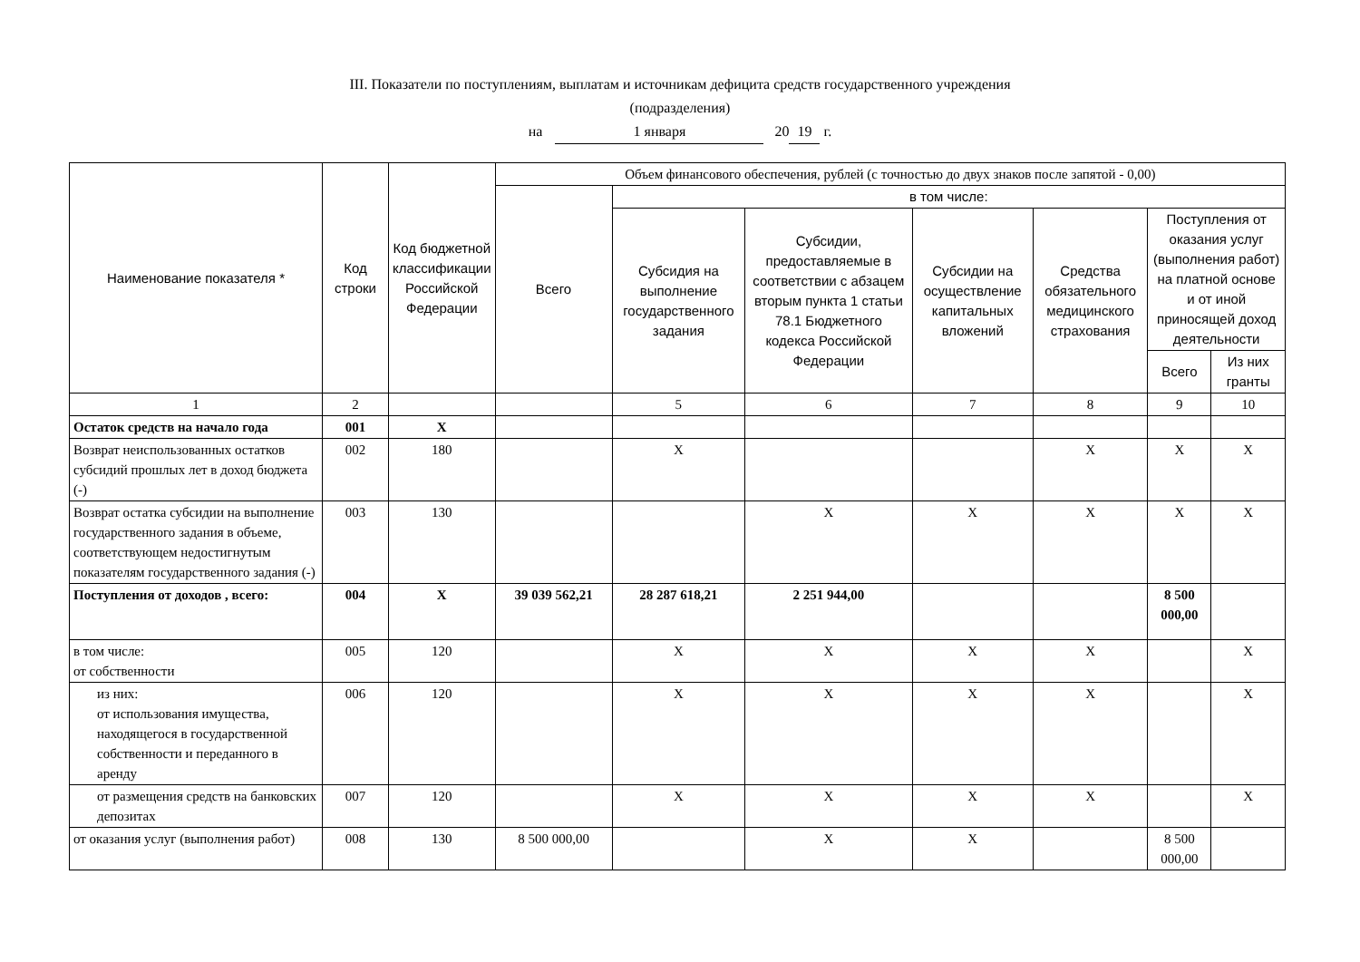III. Показатели по поступлениям, выплатам и источникам дефицита средств государственного учреждения
(подразделения)
на 1 января 20 19 г.
| Наименование показателя * | Код строки | Код бюджетной классификации Российской Федерации | Объем финансового обеспечения, рублей (с точностью до двух знаков после запятой - 0,00) | | | | | | |
| --- | --- | --- | --- | --- | --- | --- | --- | --- | --- |
| | | | Всего | в том числе: | | | | | |
| | | | | Субсидия на выполнение государственного задания | Субсидии, предоставляемые в соответствии с абзацем вторым пункта 1 статьи 78.1 Бюджетного кодекса Российской Федерации | Субсидии на осуществление капитальных вложений | Средства обязательного медицинского страхования | Поступления от оказания услуг (выполнения работ) на платной основе и от иной приносящей доход деятельности | |
| | | | | | | | | Всего | Из них гранты |
| 1 | 2 | | | 5 | 6 | 7 | 8 | 9 | 10 |
| Остаток средств на начало года | 001 | X | | | | | | | |
| Возврат неиспользованных остатков субсидий прошлых лет в доход бюджета (-) | 002 | 180 | | X | | | X | X | X |
| Возврат остатка субсидии на выполнение государственного задания в объеме, соответствующем недостигнутым показателям государственного задания (-) | 003 | 130 | | | X | X | X | X | X |
| Поступления от доходов , всего: | 004 | X | 39 039 562,21 | 28 287 618,21 | 2 251 944,00 | | | 8 500 000,00 | |
| в том числе: от собственности | 005 | 120 | | X | X | X | X | | X |
| из них: от использования имущества, находящегося в государственной собственности и переданного в аренду | 006 | 120 | | X | X | X | X | | X |
| от размещения средств на банковских депозитах | 007 | 120 | | X | X | X | X | | X |
| от оказания услуг (выполнения работ) | 008 | 130 | 8 500 000,00 | | X | X | | 8 500 000,00 | |